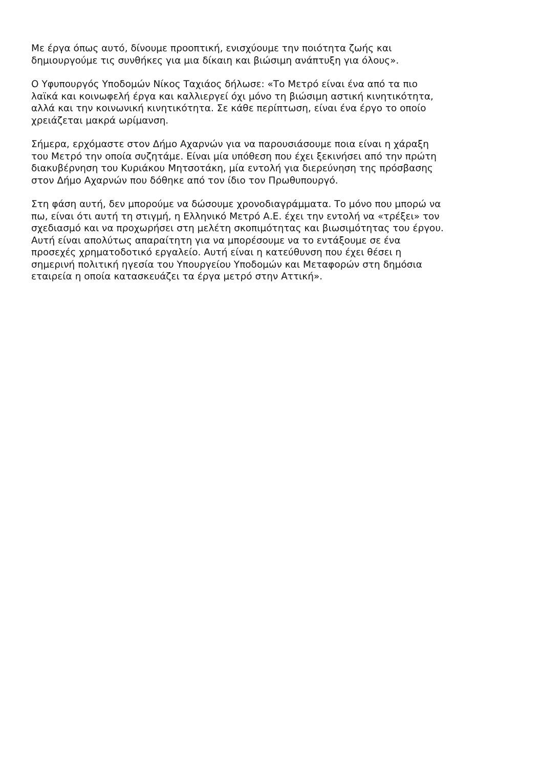Με έργα όπως αυτό, δίνουμε προοπτική, ενισχύουμε την ποιότητα ζωής και
δημιουργούμε τις συνθήκες για μια δίκαιη και βιώσιμη ανάπτυξη για όλους».
Ο Υφυπουργός Υποδομών Νίκος Ταχιάος δήλωσε: «Το Μετρό είναι ένα από τα πιο
λαϊκά και κοινωφελή έργα και καλλιεργεί όχι μόνο τη βιώσιμη αστική κινητικότητα,
αλλά και την κοινωνική κινητικότητα. Σε κάθε περίπτωση, είναι ένα έργο το οποίο
χρειάζεται μακρά ωρίμανση.
Σήμερα, ερχόμαστε στον Δήμο Αχαρνών για να παρουσιάσουμε ποια είναι η χάραξη
του Μετρό την οποία συζητάμε. Είναι μία υπόθεση που έχει ξεκινήσει από την πρώτη
διακυβέρνηση του Κυριάκου Μητσοτάκη, μία εντολή για διερεύνηση της πρόσβασης
στον Δήμο Αχαρνών που δόθηκε από τον ίδιο τον Πρωθυπουργό.
Στη φάση αυτή, δεν μπορούμε να δώσουμε χρονοδιαγράμματα. Το μόνο που μπορώ να
πω, είναι ότι αυτή τη στιγμή, η Ελληνικό Μετρό Α.Ε. έχει την εντολή να «τρέξει» τον
σχεδιασμό και να προχωρήσει στη μελέτη σκοπιμότητας και βιωσιμότητας του έργου.
Αυτή είναι απολύτως απαραίτητη για να μπορέσουμε να το εντάξουμε σε ένα
προσεχές χρηματοδοτικό εργαλείο. Αυτή είναι η κατεύθυνση που έχει θέσει η
σημερινή πολιτική ηγεσία του Υπουργείου Υποδομών και Μεταφορών στη δημόσια
εταιρεία η οποία κατασκευάζει τα έργα μετρό στην Αττική».